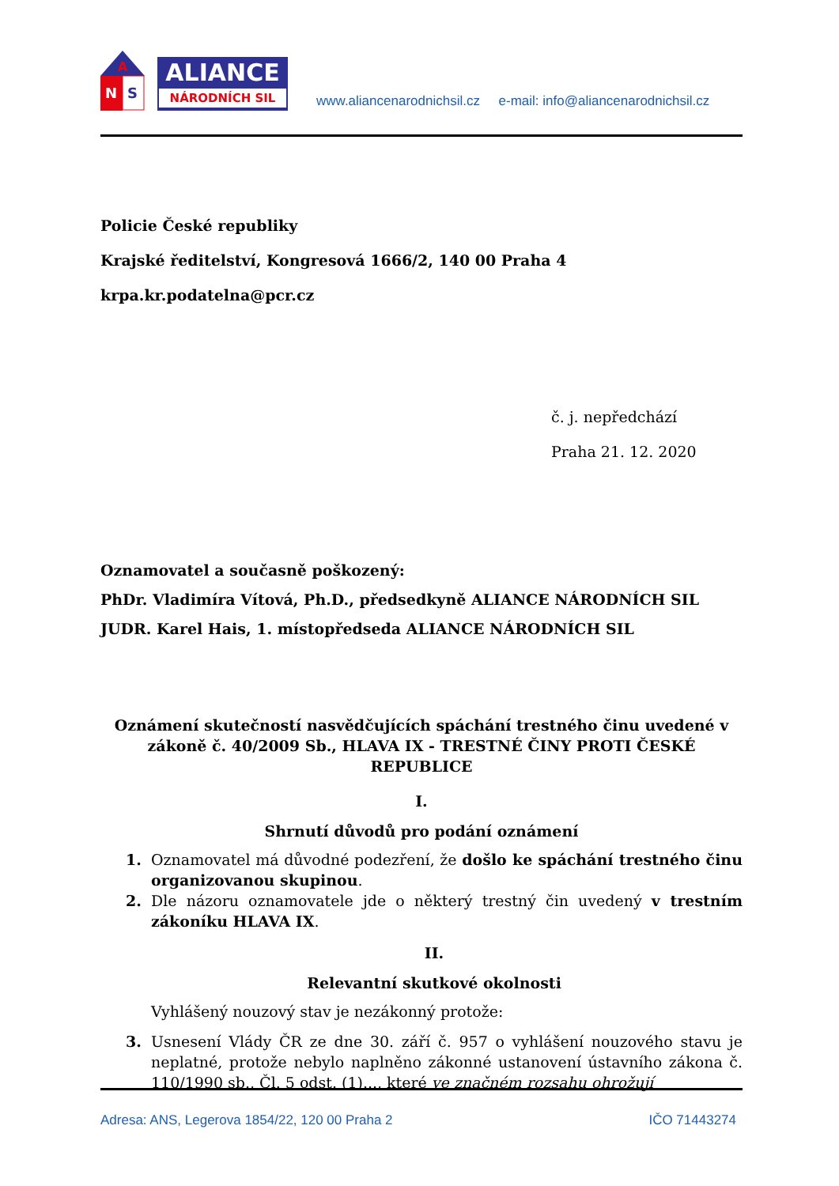A
N
S
ALIANCE
NÁRODNÍCH SIL
www.aliancenarodnichsil.cz e-mail: info@aliancenarodnichsil.cz
Policie České republiky
Krajské ředitelství, Kongresová 1666/2, 140 00 Praha 4
krpa.kr.podatelna@pcr.cz
č. j. nepředchází
Praha 21. 12. 2020
Oznamovatel a současně poškozený:
PhDr. Vladimíra Vítová, Ph.D., předsedkyně ALIANCE NÁRODNÍCH SIL
JUDR. Karel Hais, 1. místopředseda ALIANCE NÁRODNÍCH SIL
Oznámení skutečností nasvědčujících spáchání trestného činu uvedené v zákoně č. 40/2009 Sb., HLAVA IX - TRESTNÉ ČINY PROTI ČESKÉ REPUBLICE
I.
Shrnutí důvodů pro podání oznámení
1. Oznamovatel má důvodné podezření, že došlo ke spáchání trestného činu organizovanou skupinou.
2. Dle názoru oznamovatele jde o některý trestný čin uvedený v trestním zákoníku HLAVA IX.
II.
Relevantní skutkové okolnosti
Vyhlášený nouzový stav je nezákonný protože:
3. Usnesení Vlády ČR ze dne 30. září č. 957 o vyhlášení nouzového stavu je neplatné, protože nebylo naplněno zákonné ustanovení ústavního zákona č. 110/1990 sb., Čl. 5 odst. (1)..., které ve značném rozsahu ohrožují
Adresa: ANS, Legerova 1854/22, 120 00 Praha 2 IČO 71443274